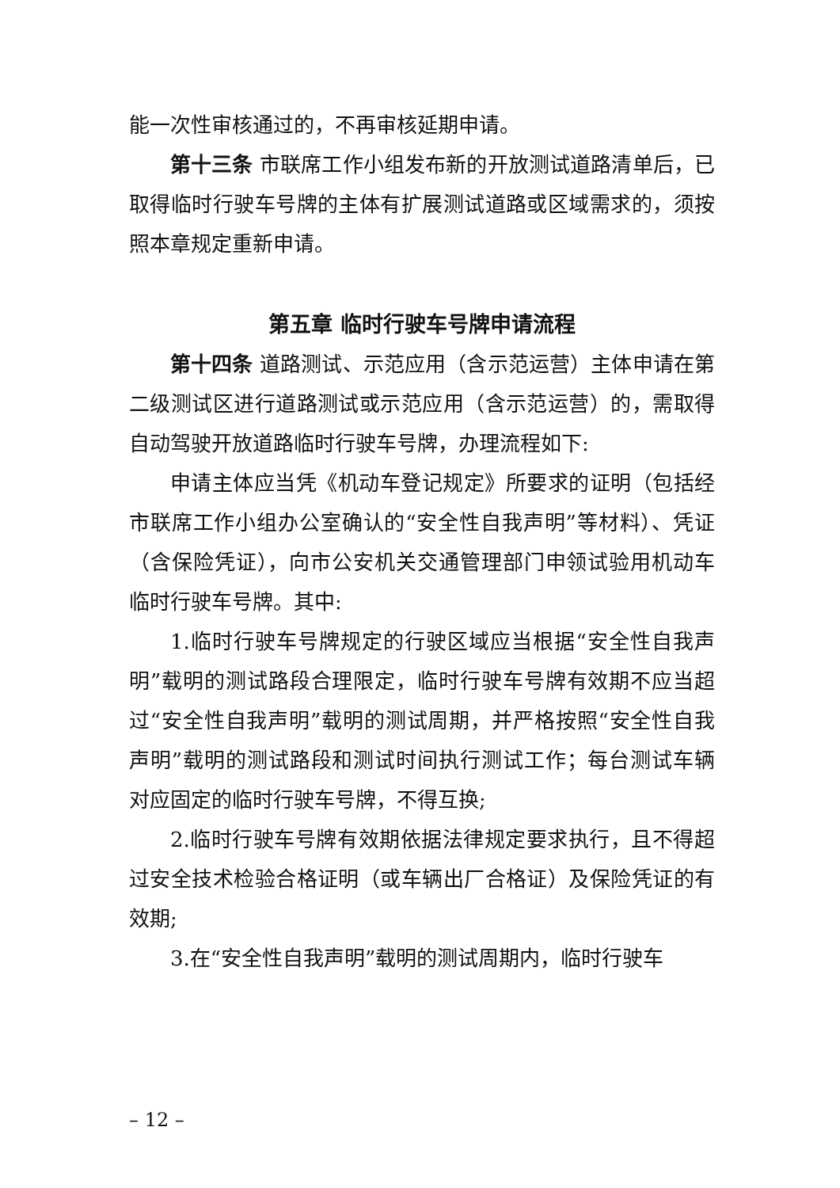能一次性审核通过的，不再审核延期申请。
第十三条 市联席工作小组发布新的开放测试道路清单后，已取得临时行驶车号牌的主体有扩展测试道路或区域需求的，须按照本章规定重新申请。
第五章 临时行驶车号牌申请流程
第十四条 道路测试、示范应用（含示范运营）主体申请在第二级测试区进行道路测试或示范应用（含示范运营）的，需取得自动驾驶开放道路临时行驶车号牌，办理流程如下:
申请主体应当凭《机动车登记规定》所要求的证明（包括经市联席工作小组办公室确认的“安全性自我声明”等材料）、凭证（含保险凭证），向市公安机关交通管理部门申领试验用机动车临时行驶车号牌。其中:
1.临时行驶车号牌规定的行驶区域应当根据“安全性自我声明”载明的测试路段合理限定，临时行驶车号牌有效期不应当超过“安全性自我声明”载明的测试周期，并严格按照“安全性自我声明”载明的测试路段和测试时间执行测试工作；每台测试车辆对应固定的临时行驶车号牌，不得互换;
2.临时行驶车号牌有效期依据法律规定要求执行，且不得超过安全技术检验合格证明（或车辆出厂合格证）及保险凭证的有效期;
3.在“安全性自我声明”载明的测试周期内，临时行驶车
– 12 –